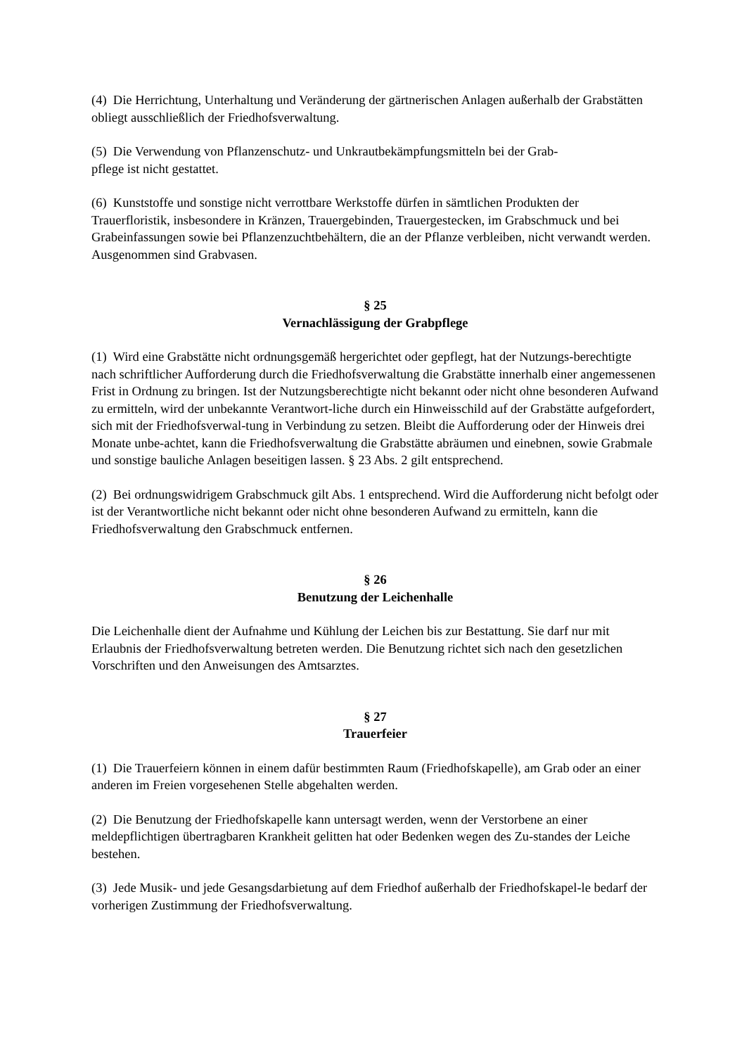(4) Die Herrichtung, Unterhaltung und Veränderung der gärtnerischen Anlagen außerhalb der Grabstätten obliegt ausschließlich der Friedhofsverwaltung.
(5) Die Verwendung von Pflanzenschutz- und Unkrautbekämpfungsmitteln bei der Grab-
pflege ist nicht gestattet.
(6) Kunststoffe und sonstige nicht verrottbare Werkstoffe dürfen in sämtlichen Produkten der Trauerfloristik, insbesondere in Kränzen, Trauergebinden, Trauergestecken, im Grabschmuck und bei Grabeinfassungen sowie bei Pflanzenzuchtbehältern, die an der Pflanze verbleiben, nicht verwandt werden. Ausgenommen sind Grabvasen.
§ 25
Vernachlässigung der Grabpflege
(1) Wird eine Grabstätte nicht ordnungsgemäß hergerichtet oder gepflegt, hat der Nutzungs-berechtigte nach schriftlicher Aufforderung durch die Friedhofsverwaltung die Grabstätte innerhalb einer angemessenen Frist in Ordnung zu bringen. Ist der Nutzungsberechtigte nicht bekannt oder nicht ohne besonderen Aufwand zu ermitteln, wird der unbekannte Verantwort-liche durch ein Hinweisschild auf der Grabstätte aufgefordert, sich mit der Friedhofsverwal-tung in Verbindung zu setzen. Bleibt die Aufforderung oder der Hinweis drei Monate unbe-achtet, kann die Friedhofsverwaltung die Grabstätte abräumen und einebnen, sowie Grabmale und sonstige bauliche Anlagen beseitigen lassen. § 23 Abs. 2 gilt entsprechend.
(2) Bei ordnungswidrigem Grabschmuck gilt Abs. 1 entsprechend. Wird die Aufforderung nicht befolgt oder ist der Verantwortliche nicht bekannt oder nicht ohne besonderen Aufwand zu ermitteln, kann die Friedhofsverwaltung den Grabschmuck entfernen.
§ 26
Benutzung der Leichenhalle
Die Leichenhalle dient der Aufnahme und Kühlung der Leichen bis zur Bestattung. Sie darf nur mit Erlaubnis der Friedhofsverwaltung betreten werden. Die Benutzung richtet sich nach den gesetzlichen Vorschriften und den Anweisungen des Amtsarztes.
§ 27
Trauerfeier
(1) Die Trauerfeiern können in einem dafür bestimmten Raum (Friedhofskapelle), am Grab oder an einer anderen im Freien vorgesehenen Stelle abgehalten werden.
(2) Die Benutzung der Friedhofskapelle kann untersagt werden, wenn der Verstorbene an einer meldepflichtigen übertragbaren Krankheit gelitten hat oder Bedenken wegen des Zu-standes der Leiche bestehen.
(3) Jede Musik- und jede Gesangsdarbietung auf dem Friedhof außerhalb der Friedhofskapel-le bedarf der vorherigen Zustimmung der Friedhofsverwaltung.